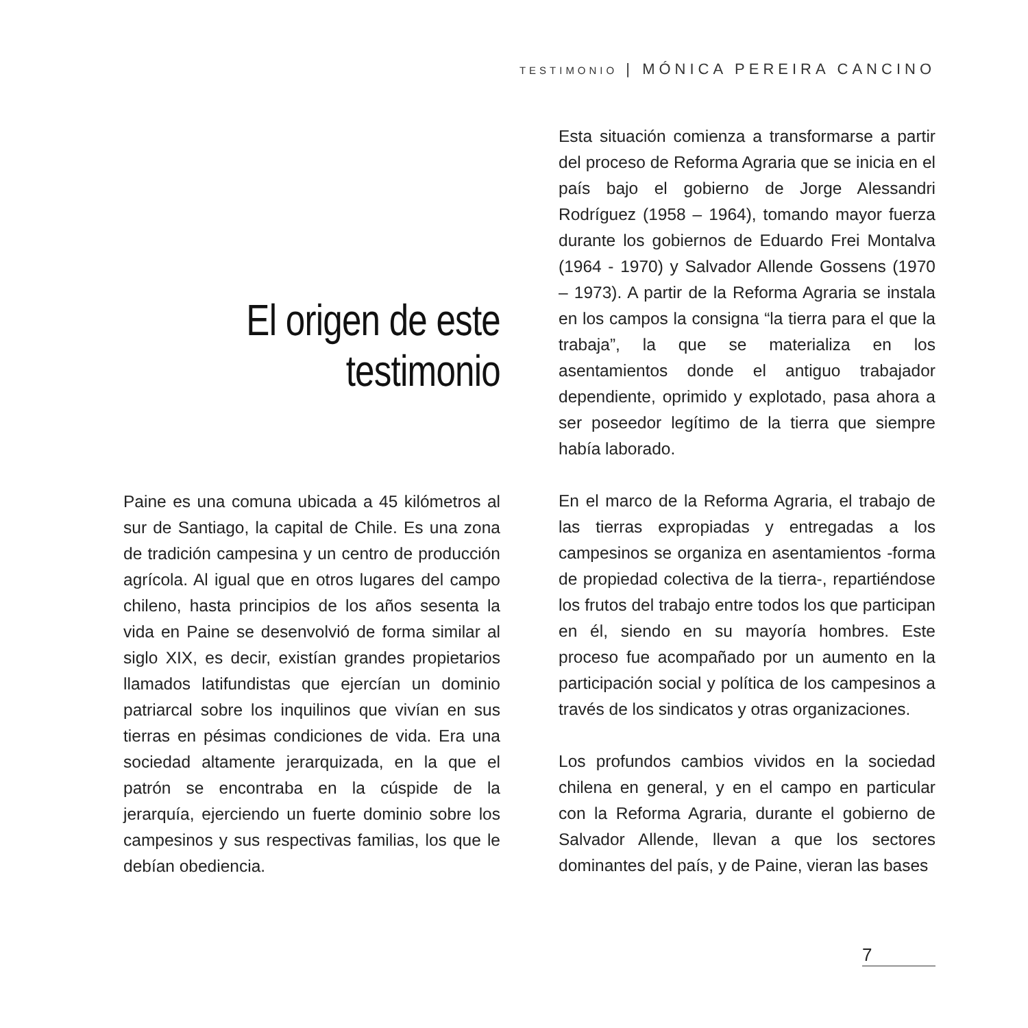TESTIMONIO | MÓNICA PEREIRA CANCINO
El origen de este
testimonio
Paine es una comuna ubicada a 45 kilómetros al sur de Santiago, la capital de Chile. Es una zona de tradición campesina y un centro de producción agrícola. Al igual que en otros lugares del campo chileno, hasta principios de los años sesenta la vida en Paine se desenvolvió de forma similar al siglo XIX, es decir, existían grandes propietarios llamados latifundistas que ejercían un dominio patriarcal sobre los inquilinos que vivían en sus tierras en pésimas condiciones de vida. Era una sociedad altamente jerarquizada, en la que el patrón se encontraba en la cúspide de la jerarquía, ejerciendo un fuerte dominio sobre los campesinos y sus respectivas familias, los que le debían obediencia.
Esta situación comienza a transformarse a partir del proceso de Reforma Agraria que se inicia en el país bajo el gobierno de Jorge Alessandri Rodríguez (1958 – 1964), tomando mayor fuerza durante los gobiernos de Eduardo Frei Montalva (1964 - 1970) y Salvador Allende Gossens (1970 – 1973). A partir de la Reforma Agraria se instala en los campos la consigna “la tierra para el que la trabaja”, la que se materializa en los asentamientos donde el antiguo trabajador dependiente, oprimido y explotado, pasa ahora a ser poseedor legítimo de la tierra que siempre había laborado.
En el marco de la Reforma Agraria, el trabajo de las tierras expropiadas y entregadas a los campesinos se organiza en asentamientos -forma de propiedad colectiva de la tierra-, repartiéndose los frutos del trabajo entre todos los que participan en él, siendo en su mayoría hombres. Este proceso fue acompañado por un aumento en la participación social y política de los campesinos a través de los sindicatos y otras organizaciones.
Los profundos cambios vividos en la sociedad chilena en general, y en el campo en particular con la Reforma Agraria, durante el gobierno de Salvador Allende, llevan a que los sectores dominantes del país, y de Paine, vieran las bases
7